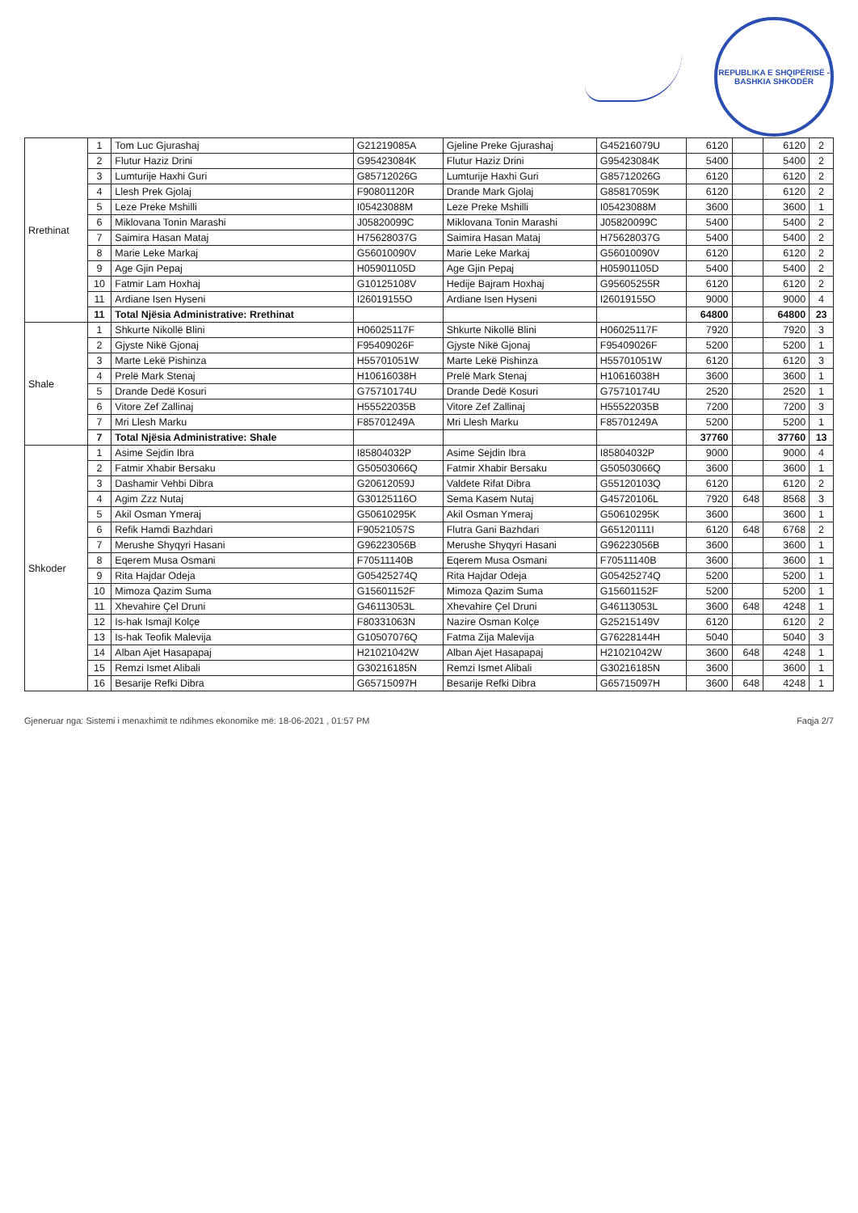REPUBLIKA E SHQIPËRISË - BASHKIA SHKODËR
| Rrethinat | 1 | Tom Luc Gjurashaj | G21219085A | Gjeline Preke Gjurashaj | G45216079U | 6120 | | 6120 | 2 |
| | 2 | Flutur Haziz Drini | G95423084K | Flutur Haziz Drini | G95423084K | 5400 | | 5400 | 2 |
| | 3 | Lumturije Haxhi Guri | G85712026G | Lumturije Haxhi Guri | G85712026G | 6120 | | 6120 | 2 |
| | 4 | Llesh Prek Gjolaj | F90801120R | Drande Mark Gjolaj | G85817059K | 6120 | | 6120 | 2 |
| | 5 | Leze Preke Mshilli | I05423088M | Leze Preke Mshilli | I05423088M | 3600 | | 3600 | 1 |
| | 6 | Miklovana Tonin Marashi | J05820099C | Miklovana Tonin Marashi | J05820099C | 5400 | | 5400 | 2 |
| | 7 | Saimira Hasan Mataj | H75628037G | Saimira Hasan Mataj | H75628037G | 5400 | | 5400 | 2 |
| | 8 | Marie Leke Markaj | G56010090V | Marie Leke Markaj | G56010090V | 6120 | | 6120 | 2 |
| | 9 | Age Gjin Pepaj | H05901105D | Age Gjin Pepaj | H05901105D | 5400 | | 5400 | 2 |
| | 10 | Fatmir Lam Hoxhaj | G10125108V | Hedije Bajram Hoxhaj | G95605255R | 6120 | | 6120 | 2 |
| | 11 | Ardiane Isen Hyseni | I26019155O | Ardiane Isen Hyseni | I26019155O | 9000 | | 9000 | 4 |
| | 11 | Total Njësia Administrative: Rrethinat | | | | 64800 | | 64800 | 23 |
| Shale | 1 | Shkurte Nikollë Blini | H06025117F | Shkurte Nikollë Blini | H06025117F | 7920 | | 7920 | 3 |
| | 2 | Gjyste Nikë Gjonaj | F95409026F | Gjyste Nikë Gjonaj | F95409026F | 5200 | | 5200 | 1 |
| | 3 | Marte Lekë Pishinza | H55701051W | Marte Lekë Pishinza | H55701051W | 6120 | | 6120 | 3 |
| | 4 | Prelë Mark Stenaj | H10616038H | Prelë Mark Stenaj | H10616038H | 3600 | | 3600 | 1 |
| | 5 | Drande Dedë Kosuri | G75710174U | Drande Dedë Kosuri | G75710174U | 2520 | | 2520 | 1 |
| | 6 | Vitore Zef Zallinaj | H55522035B | Vitore Zef Zallinaj | H55522035B | 7200 | | 7200 | 3 |
| | 7 | Mri Llesh Marku | F85701249A | Mri Llesh Marku | F85701249A | 5200 | | 5200 | 1 |
| | 7 | Total Njësia Administrative: Shale | | | | 37760 | | 37760 | 13 |
| Shkoder | 1 | Asime Sejdin Ibra | I85804032P | Asime Sejdin Ibra | I85804032P | 9000 | | 9000 | 4 |
| | 2 | Fatmir Xhabir Bersaku | G50503066Q | Fatmir Xhabir Bersaku | G50503066Q | 3600 | | 3600 | 1 |
| | 3 | Dashamir Vehbi Dibra | G20612059J | Valdete Rifat Dibra | G55120103Q | 6120 | | 6120 | 2 |
| | 4 | Agim Zzz Nutaj | G30125116O | Sema Kasem Nutaj | G45720106L | 7920 | 648 | 8568 | 3 |
| | 5 | Akil Osman Ymeraj | G50610295K | Akil Osman Ymeraj | G50610295K | 3600 | | 3600 | 1 |
| | 6 | Refik Hamdi Bazhdari | F90521057S | Flutra Gani Bazhdari | G65120111I | 6120 | 648 | 6768 | 2 |
| | 7 | Merushe Shyqyri Hasani | G96223056B | Merushe Shyqyri Hasani | G96223056B | 3600 | | 3600 | 1 |
| | 8 | Eqerem Musa Osmani | F70511140B | Eqerem Musa Osmani | F70511140B | 3600 | | 3600 | 1 |
| | 9 | Rita Hajdar Odeja | G05425274Q | Rita Hajdar Odeja | G05425274Q | 5200 | | 5200 | 1 |
| | 10 | Mimoza Qazim Suma | G15601152F | Mimoza Qazim Suma | G15601152F | 5200 | | 5200 | 1 |
| | 11 | Xhevahire Çel Druni | G46113053L | Xhevahire Çel Druni | G46113053L | 3600 | 648 | 4248 | 1 |
| | 12 | Is-hak Ismajl Kolçe | F80331063N | Nazire Osman Kolçe | G25215149V | 6120 | | 6120 | 2 |
| | 13 | Is-hak Teofik Malevija | G10507076Q | Fatma Zija Malevija | G76228144H | 5040 | | 5040 | 3 |
| | 14 | Alban Ajet Hasapapaj | H21021042W | Alban Ajet Hasapapaj | H21021042W | 3600 | 648 | 4248 | 1 |
| | 15 | Remzi Ismet Alibali | G30216185N | Remzi Ismet Alibali | G30216185N | 3600 | | 3600 | 1 |
| | 16 | Besarije Refki Dibra | G65715097H | Besarije Refki Dibra | G65715097H | 3600 | 648 | 4248 | 1 |
Gjeneruar nga: Sistemi i menaxhimit te ndihmes ekonomike më: 18-06-2021 , 01:57 PM Faqja 2/7